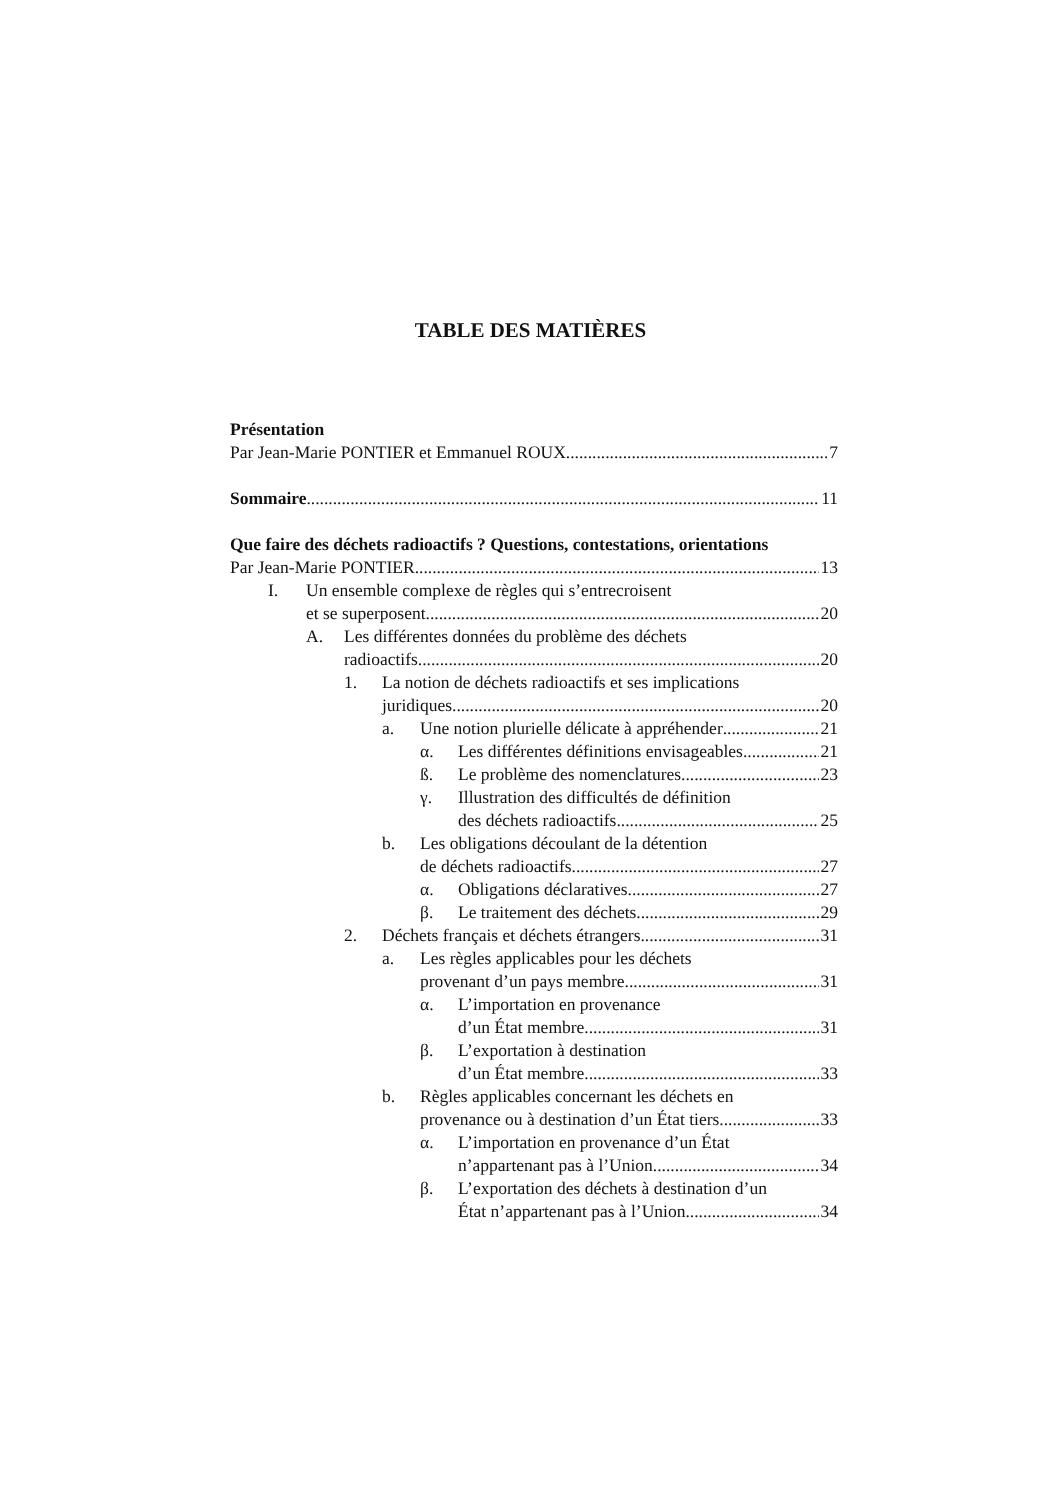TABLE DES MATIÈRES
Présentation
Par Jean-Marie PONTIER et Emmanuel ROUX 7
Sommaire 11
Que faire des déchets radioactifs ? Questions, contestations, orientations
Par Jean-Marie PONTIER 13
I. Un ensemble complexe de règles qui s’entrecroisent
et se superposent 20
A. Les différentes données du problème des déchets
radioactifs 20
1. La notion de déchets radioactifs et ses implications
juridiques 20
a. Une notion plurielle délicate à appréhender 21
α. Les différentes définitions envisageables 21
ß. Le problème des nomenclatures 23
γ. Illustration des difficultés de définition
des déchets radioactifs 25
b. Les obligations découlant de la détention
de déchets radioactifs 27
α. Obligations déclaratives 27
β. Le traitement des déchets 29
2. Déchets français et déchets étrangers 31
a. Les règles applicables pour les déchets
provenant d’un pays membre 31
α. L’importation en provenance
d’un État membre 31
β. L’exportation à destination
d’un État membre 33
b. Règles applicables concernant les déchets en
provenance ou à destination d’un État tiers 33
α. L’importation en provenance d’un État
n’appartenant pas à l’Union 34
β. L’exportation des déchets à destination d’un
État n’appartenant pas à l’Union 34